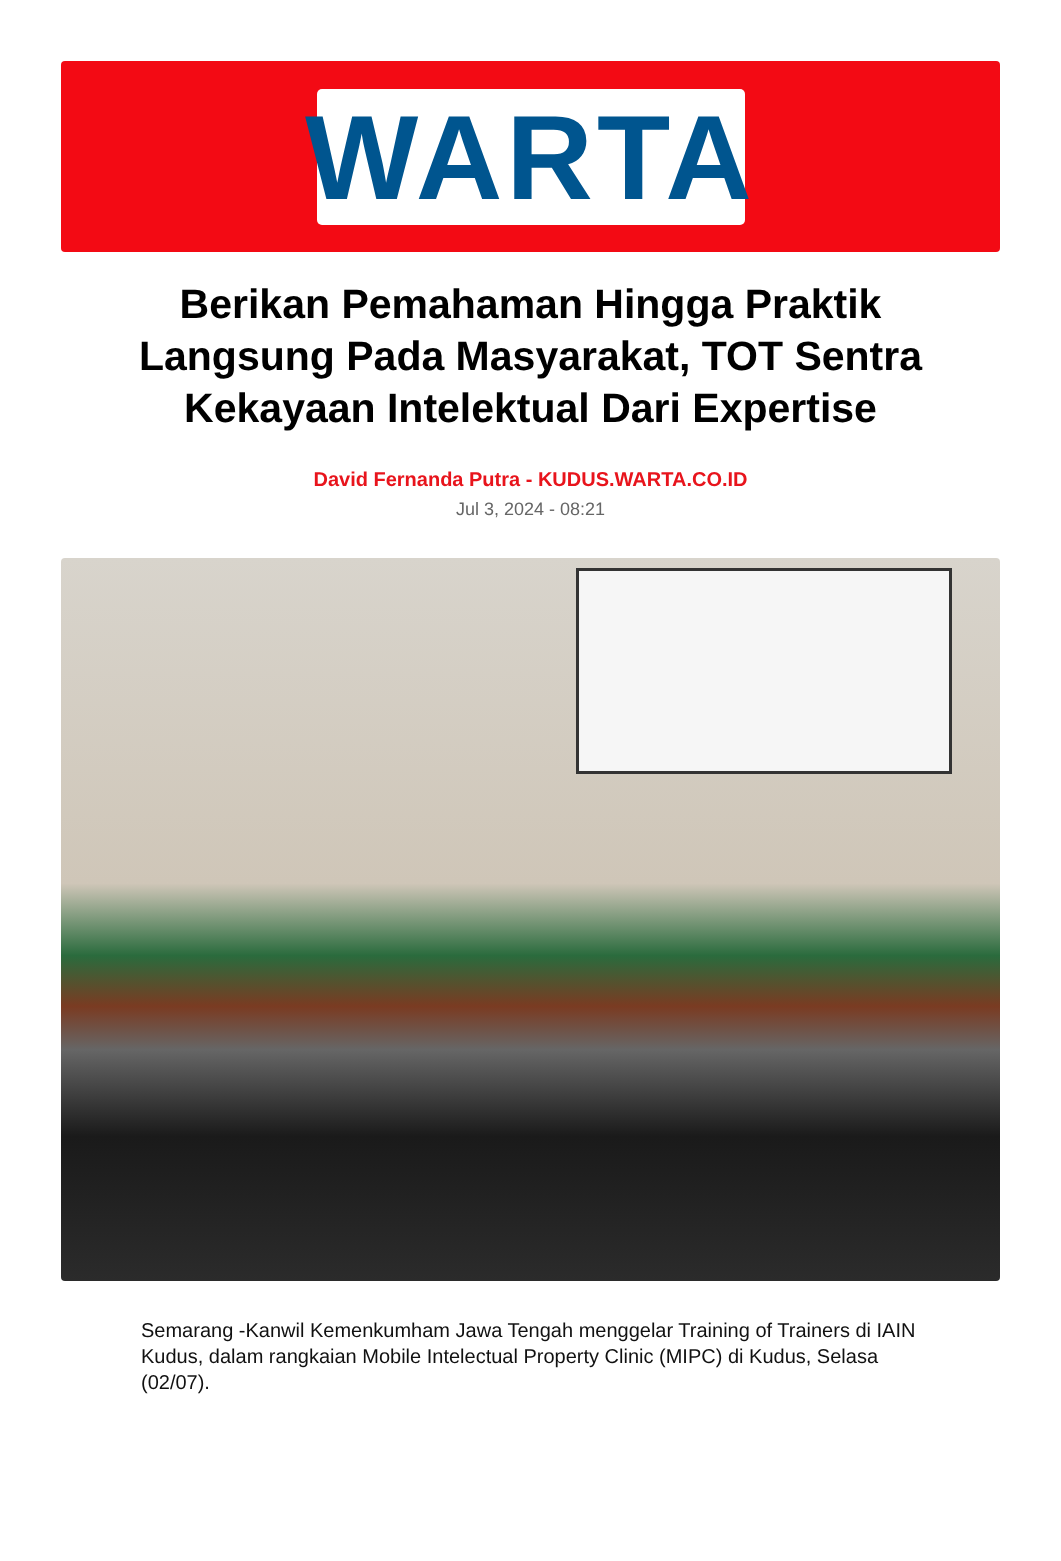WARTA
Berikan Pemahaman Hingga Praktik Langsung Pada Masyarakat, TOT Sentra Kekayaan Intelektual Dari Expertise
David Fernanda Putra - KUDUS.WARTA.CO.ID
Jul 3, 2024 - 08:21
Semarang -Kanwil Kemenkumham Jawa Tengah menggelar Training of Trainers di IAIN Kudus, dalam rangkaian Mobile Intelectual Property Clinic (MIPC) di Kudus, Selasa (02/07).